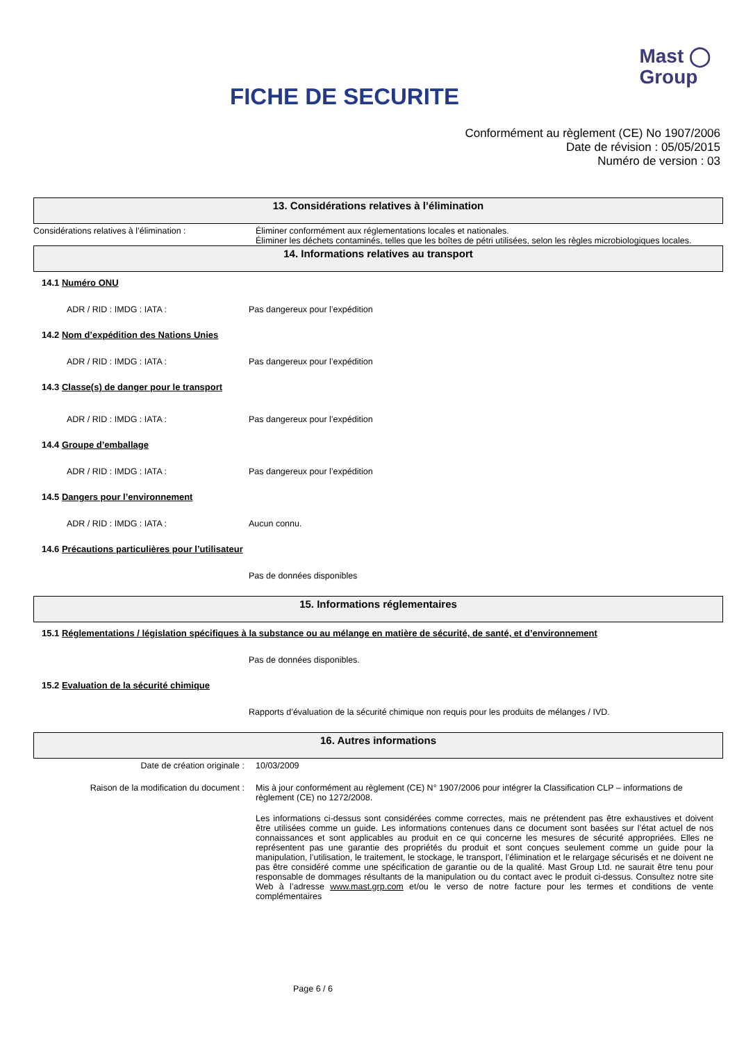FICHE DE SECURITE
Mast ◯
Group
Conformément au règlement (CE) No 1907/2006
Date de révision : 05/05/2015
Numéro de version : 03
13. Considérations relatives à l’élimination
Considérations relatives à l’élimination : Éliminer conformément aux réglementations locales et nationales.
Éliminer les déchets contaminés, telles que les boîtes de pétri utilisées, selon les règles microbiologiques locales.
14. Informations relatives au transport
14.1 Numéro ONU
ADR / RID : IMDG : IATA : Pas dangereux pour l’expédition
14.2 Nom d’expédition des Nations Unies
ADR / RID : IMDG : IATA : Pas dangereux pour l’expédition
14.3 Classe(s) de danger pour le transport
ADR / RID : IMDG : IATA : Pas dangereux pour l’expédition
14.4 Groupe d’emballage
ADR / RID : IMDG : IATA : Pas dangereux pour l’expédition
14.5 Dangers pour l’environnement
ADR / RID : IMDG : IATA : Aucun connu.
14.6 Précautions particulières pour l’utilisateur
Pas de données disponibles
15. Informations réglementaires
15.1 Réglementations / législation spécifiques à la substance ou au mélange en matière de sécurité, de santé, et d’environnement
Pas de données disponibles.
15.2 Evaluation de la sécurité chimique
Rapports d’évaluation de la sécurité chimique non requis pour les produits de mélanges / IVD.
16. Autres informations
Date de création originale : 10/03/2009
Raison de la modification du document : Mis à jour conformément au règlement (CE) N° 1907/2006 pour intégrer la Classification CLP – informations de règlement (CE) no 1272/2008.
Les informations ci-dessus sont considérées comme correctes, mais ne prétendent pas être exhaustives et doivent être utilisées comme un guide. Les informations contenues dans ce document sont basées sur l’état actuel de nos connaissances et sont applicables au produit en ce qui concerne les mesures de sécurité appropriées. Elles ne représentent pas une garantie des propriétés du produit et sont conçues seulement comme un guide pour la manipulation, l’utilisation, le traitement, le stockage, le transport, l’élimination et le relargage sécurisés et ne doivent ne pas être considéré comme une spécification de garantie ou de la qualité. Mast Group Ltd. ne saurait être tenu pour responsable de dommages résultants de la manipulation ou du contact avec le produit ci-dessus. Consultez notre site Web à l’adresse www.mast.grp.com et/ou le verso de notre facture pour les termes et conditions de vente complémentaires
Page 6 / 6